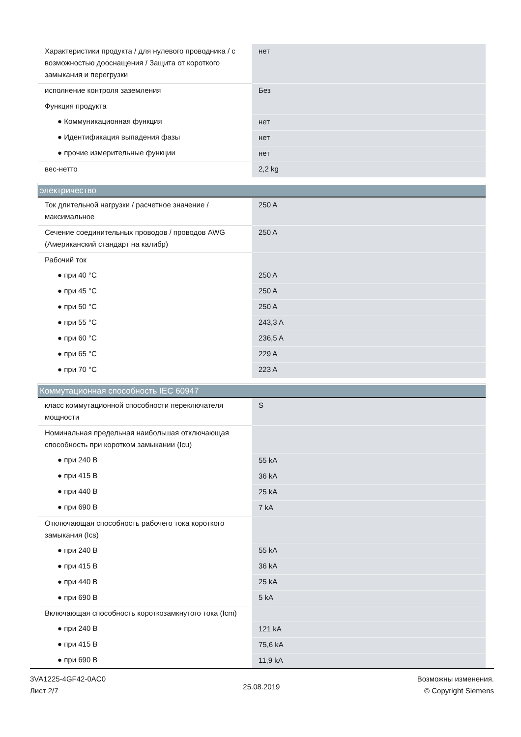| Характеристики продукта / для нулевого проводника / с возможностью дооснащения / Защита от короткого замыкания и перегрузки | нет |
| исполнение контроля заземления | Без |
| Функция продукта | |
| ● Коммуникационная функция | нет |
| ● Идентификация выпадения фазы | нет |
| ● прочие измерительные функции | нет |
| вес-нетто | 2,2 kg |
электричество
| Ток длительной нагрузки / расчетное значение / максимальное | 250 A |
| Сечение соединительных проводов / проводов AWG (Американский стандарт на калибр) | 250 A |
| Рабочий ток | |
| ● при 40 °C | 250 A |
| ● при 45 °C | 250 A |
| ● при 50 °C | 250 A |
| ● при 55 °C | 243,3 A |
| ● при 60 °C | 236,5 A |
| ● при 65 °C | 229 A |
| ● при 70 °C | 223 A |
Коммутационная способность IEC 60947
| класс коммутационной способности переключателя мощности | S |
| Номинальная предельная наибольшая отключающая способность при коротком замыкании (Icu) | |
| ● при 240 В | 55 kA |
| ● при 415 В | 36 kA |
| ● при 440 В | 25 kA |
| ● при 690 В | 7 kA |
| Отключающая способность рабочего тока короткого замыкания (Ics) | |
| ● при 240 В | 55 kA |
| ● при 415 В | 36 kA |
| ● при 440 В | 25 kA |
| ● при 690 В | 5 kA |
| Включающая способность короткозамкнутого тока (Icm) | |
| ● при 240 В | 121 kA |
| ● при 415 В | 75,6 kA |
| ● при 690 В | 11,9 kA |
3VA1225-4GF42-0AC0
Лист 2/7
25.08.2019
Возможны изменения.
© Copyright Siemens